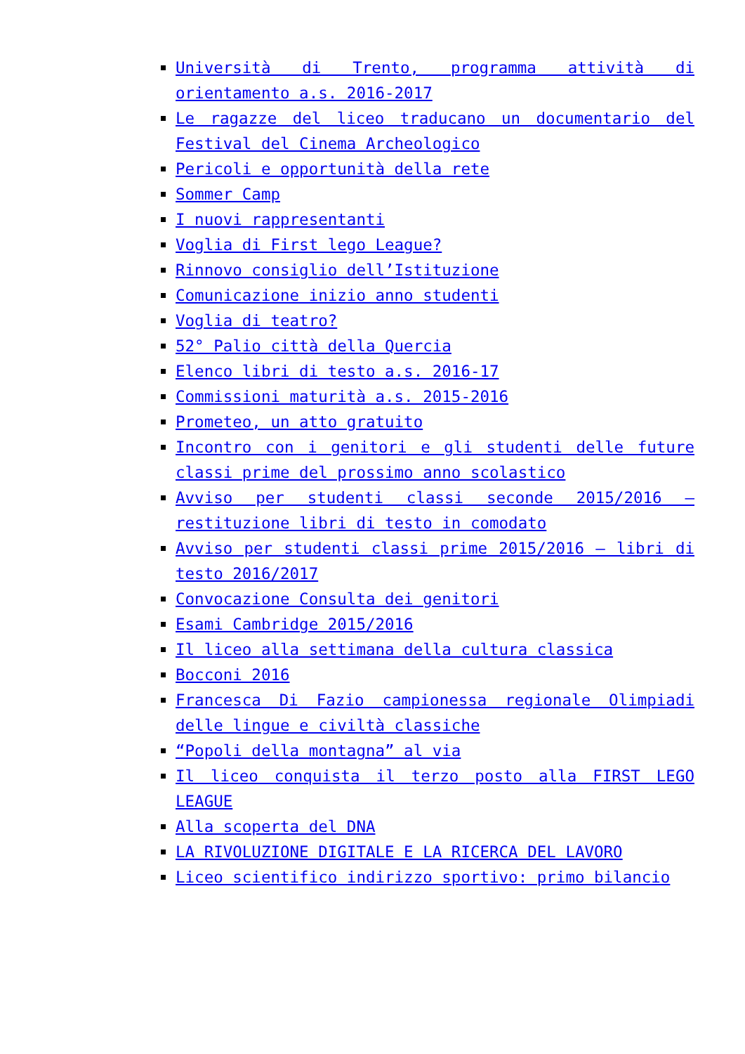Università di Trento, programma attività di orientamento a.s. 2016-2017
Le ragazze del liceo traducano un documentario del Festival del Cinema Archeologico
Pericoli e opportunità della rete
Sommer Camp
I nuovi rappresentanti
Voglia di First lego League?
Rinnovo consiglio dell’Istituzione
Comunicazione inizio anno studenti
Voglia di teatro?
52° Palio città della Quercia
Elenco libri di testo a.s. 2016-17
Commissioni maturità a.s. 2015-2016
Prometeo, un atto gratuito
Incontro con i genitori e gli studenti delle future classi prime del prossimo anno scolastico
Avviso per studenti classi seconde 2015/2016 – restituzione libri di testo in comodato
Avviso per studenti classi prime 2015/2016 – libri di testo 2016/2017
Convocazione Consulta dei genitori
Esami Cambridge 2015/2016
Il liceo alla settimana della cultura classica
Bocconi 2016
Francesca Di Fazio campionessa regionale Olimpiadi delle lingue e civiltà classiche
“Popoli della montagna” al via
Il liceo conquista il terzo posto alla FIRST LEGO LEAGUE
Alla scoperta del DNA
LA RIVOLUZIONE DIGITALE E LA RICERCA DEL LAVORO
Liceo scientifico indirizzo sportivo: primo bilancio